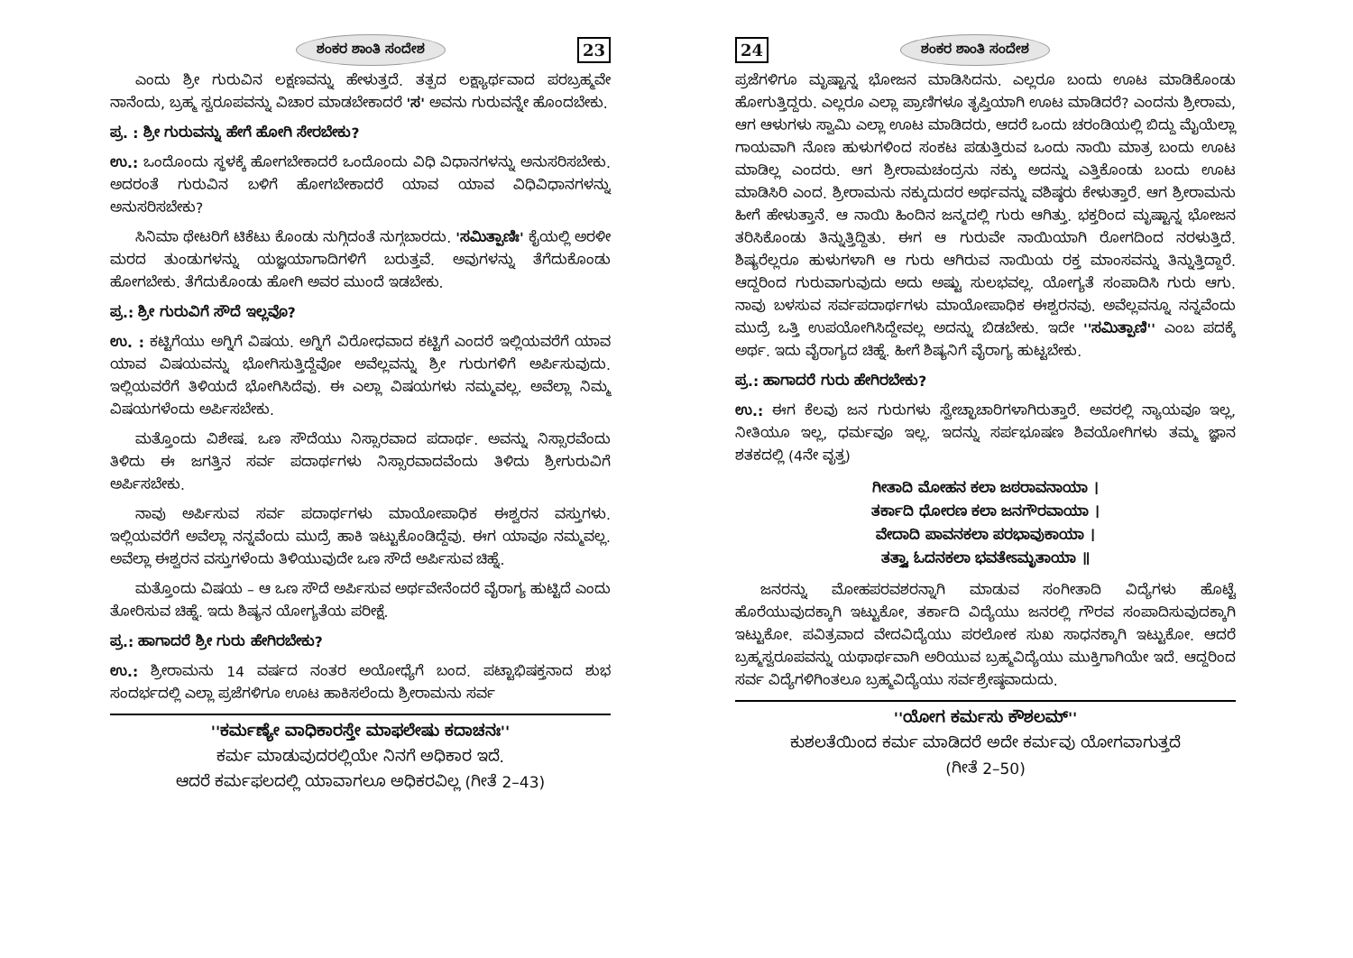ಶಂಕರ ಶಾಂತಿ ಸಂದೇಶ 23
ಎಂದು ಶ್ರೀ ಗುರುವಿನ ಲಕ್ಷಣವನ್ನು ಹೇಳುತ್ತದೆ. ತತ್ಪದ ಲಕ್ಷ್ಯಾರ್ಥವಾದ ಪರಬ್ರಹ್ಮವೇ ನಾನೆಂದು, ಬ್ರಹ್ಮ ಸ್ವರೂಪವನ್ನು ವಿಚಾರ ಮಾಡಬೇಕಾದರೆ 'ಸ' ಅವನು ಗುರುವನ್ನೇ ಹೊಂದಬೇಕು.
ಪ್ರ. : ಶ್ರೀ ಗುರುವನ್ನು ಹೇಗೆ ಹೋಗಿ ಸೇರಬೇಕು?
ಉ.: ಒಂದೊಂದು ಸ್ಥಳಕ್ಕೆ ಹೋಗಬೇಕಾದರೆ ಒಂದೊಂದು ವಿಧಿ ವಿಧಾನಗಳನ್ನು ಅನುಸರಿಸಬೇಕು. ಅದರಂತೆ ಗುರುವಿನ ಬಳಿಗೆ ಹೋಗಬೇಕಾದರೆ ಯಾವ ಯಾವ ವಿಧಿವಿಧಾನಗಳನ್ನು ಅನುಸರಿಸಬೇಕು?
ಸಿನಿಮಾ ಥೇಟರಿಗೆ ಟಿಕೆಟು ಕೊಂಡು ನುಗ್ಗಿದಂತೆ ನುಗ್ಗಬಾರದು. 'ಸಮಿತ್ಪಾಣಿಃ' ಕೈಯಲ್ಲಿ ಅರಳೀ ಮರದ ತುಂಡುಗಳನ್ನು ಯಜ್ಞಯಾಗಾದಿಗಳಿಗೆ ಬರುತ್ತವೆ. ಅವುಗಳನ್ನು ತೆಗೆದುಕೊಂಡು ಹೋಗಬೇಕು. ತೆಗೆದುಕೊಂಡು ಹೋಗಿ ಅವರ ಮುಂದೆ ಇಡಬೇಕು.
ಪ್ರ.: ಶ್ರೀ ಗುರುವಿಗೆ ಸೌದೆ ಇಲ್ಲವೊ?
ಉ. : ಕಟ್ಟಿಗೆಯು ಅಗ್ನಿಗೆ ವಿಷಯ. ಅಗ್ನಿಗೆ ವಿರೋಧವಾದ ಕಟ್ಟಿಗೆ ಎಂದರೆ ಇಲ್ಲಿಯವರೆಗೆ ಯಾವ ಯಾವ ವಿಷಯವನ್ನು ಭೋಗಿಸುತ್ತಿದ್ದೆವೋ ಅವೆಲ್ಲವನ್ನು ಶ್ರೀ ಗುರುಗಳಿಗೆ ಅರ್ಪಿಸುವುದು. ಇಲ್ಲಿಯವರೆಗೆ ತಿಳಿಯದೆ ಭೋಗಿಸಿದೆವು. ಈ ಎಲ್ಲಾ ವಿಷಯಗಳು ನಮ್ಮವಲ್ಲ. ಅವೆಲ್ಲಾ ನಿಮ್ಮ ವಿಷಯಗಳೆಂದು ಅರ್ಪಿಸಬೇಕು.
ಮತ್ತೊಂದು ವಿಶೇಷ. ಒಣ ಸೌದೆಯು ನಿಸ್ಸಾರವಾದ ಪದಾರ್ಥ. ಅವನ್ನು ನಿಸ್ಸಾರವೆಂದು ತಿಳಿದು ಈ ಜಗತ್ತಿನ ಸರ್ವ ಪದಾರ್ಥಗಳು ನಿಸ್ಸಾರವಾದವೆಂದು ತಿಳಿದು ಶ್ರೀಗುರುವಿಗೆ ಅರ್ಪಿಸಬೇಕು.
ನಾವು ಅರ್ಪಿಸುವ ಸರ್ವ ಪದಾರ್ಥಗಳು ಮಾಯೋಪಾಧಿಕ ಈಶ್ವರನ ವಸ್ತುಗಳು. ಇಲ್ಲಿಯವರೆಗೆ ಅವೆಲ್ಲಾ ನನ್ನವೆಂದು ಮುದ್ರೆ ಹಾಕಿ ಇಟ್ಟುಕೊಂಡಿದ್ದೆವು. ಈಗ ಯಾವೂ ನಮ್ಮವಲ್ಲ. ಅವೆಲ್ಲಾ ಈಶ್ವರನ ವಸ್ತುಗಳೆಂದು ತಿಳಿಯುವುದೇ ಒಣ ಸೌದೆ ಅರ್ಪಿಸುವ ಚಿಹ್ನೆ.
ಮತ್ತೊಂದು ವಿಷಯ – ಆ ಒಣ ಸೌದೆ ಅರ್ಪಿಸುವ ಅರ್ಥವೇನೆಂದರೆ ವೈರಾಗ್ಯ ಹುಟ್ಟಿದೆ ಎಂದು ತೋರಿಸುವ ಚಿಹ್ನೆ. ಇದು ಶಿಷ್ಯನ ಯೋಗ್ಯತೆಯ ಪರೀಕ್ಷೆ.
ಪ್ರ.: ಹಾಗಾದರೆ ಶ್ರೀ ಗುರು ಹೇಗಿರಬೇಕು?
ಉ.: ಶ್ರೀರಾಮನು 14 ವರ್ಷದ ನಂತರ ಅಯೋಧ್ಯೆಗೆ ಬಂದ. ಪಟ್ಟಾಭಿಷಕ್ತನಾದ ಶುಭ ಸಂದರ್ಭದಲ್ಲಿ ಎಲ್ಲಾ ಪ್ರಜೆಗಳಿಗೂ ಊಟ ಹಾಕಿಸಲೆಂದು ಶ್ರೀರಾಮನು ಸರ್ವ
''ಕರ್ಮಣ್ಯೇ ವಾಧಿಕಾರಸ್ತೇ ಮಾಫಲೇಷು ಕದಾಚನಃ''
ಕರ್ಮ ಮಾಡುವುದರಲ್ಲಿಯೇ ನಿನಗೆ ಅಧಿಕಾರ ಇದೆ.
ಆದರೆ ಕರ್ಮಫಲದಲ್ಲಿ ಯಾವಾಗಲೂ ಅಧಿಕರವಿಲ್ಲ (ಗೀತೆ 2–43)
24 ಶಂಕರ ಶಾಂತಿ ಸಂದೇಶ
ಪ್ರಜೆಗಳಿಗೂ ಮೃಷ್ಟಾನ್ನ ಭೋಜನ ಮಾಡಿಸಿದನು. ಎಲ್ಲರೂ ಬಂದು ಊಟ ಮಾಡಿಕೊಂಡು ಹೋಗುತ್ತಿದ್ದರು. ಎಲ್ಲರೂ ಎಲ್ಲಾ ಪ್ರಾಣಿಗಳೂ ತೃಪ್ತಿಯಾಗಿ ಊಟ ಮಾಡಿದರೆ? ಎಂದನು ಶ್ರೀರಾಮ, ಆಗ ಆಳುಗಳು ಸ್ವಾಮಿ ಎಲ್ಲಾ ಊಟ ಮಾಡಿದರು, ಆದರೆ ಒಂದು ಚರಂಡಿಯಲ್ಲಿ ಬಿದ್ದು ಮೈಯೆಲ್ಲಾ ಗಾಯವಾಗಿ ನೊಣ ಹುಳುಗಳಿಂದ ಸಂಕಟ ಪಡುತ್ತಿರುವ ಒಂದು ನಾಯಿ ಮಾತ್ರ ಬಂದು ಊಟ ಮಾಡಿಲ್ಲ ಎಂದರು. ಆಗ ಶ್ರೀರಾಮಚಂದ್ರನು ನಕ್ಕು ಅದನ್ನು ಎತ್ತಿಕೊಂಡು ಬಂದು ಊಟ ಮಾಡಿಸಿರಿ ಎಂದ. ಶ್ರೀರಾಮನು ನಕ್ಕುದುದರ ಅರ್ಥವನ್ನು ವಶಿಷ್ಠರು ಕೇಳುತ್ತಾರೆ. ಆಗ ಶ್ರೀರಾಮನು ಹೀಗೆ ಹೇಳುತ್ತಾನೆ. ಆ ನಾಯಿ ಹಿಂದಿನ ಜನ್ಮದಲ್ಲಿ ಗುರು ಆಗಿತ್ತು. ಭಕ್ತರಿಂದ ಮೃಷ್ಟಾನ್ನ ಭೋಜನ ತರಿಸಿಕೊಂಡು ತಿನ್ನುತ್ತಿದ್ದಿತು. ಈಗ ಆ ಗುರುವೇ ನಾಯಿಯಾಗಿ ರೋಗದಿಂದ ನರಳುತ್ತಿದೆ. ಶಿಷ್ಯರೆಲ್ಲರೂ ಹುಳುಗಳಾಗಿ ಆ ಗುರು ಆಗಿರುವ ನಾಯಿಯ ರಕ್ತ ಮಾಂಸವನ್ನು ತಿನ್ನುತ್ತಿದ್ದಾರೆ. ಆದ್ದರಿಂದ ಗುರುವಾಗುವುದು ಅದು ಅಷ್ಟು ಸುಲಭವಲ್ಲ. ಯೋಗ್ಯತೆ ಸಂಪಾದಿಸಿ ಗುರು ಆಗು. ನಾವು ಬಳಸುವ ಸರ್ವಪದಾರ್ಥಗಳು ಮಾಯೋಪಾಧಿಕ ಈಶ್ವರನವು. ಅವೆಲ್ಲವನ್ನೂ ನನ್ನವೆಂದು ಮುದ್ರೆ ಒತ್ತಿ ಉಪಯೋಗಿಸಿದ್ದೇವಲ್ಲ ಅದನ್ನು ಬಿಡಬೇಕು. ಇದೇ ''ಸಮಿತ್ಪಾಣಿ'' ಎಂಬ ಪದಕ್ಕೆ ಅರ್ಥ. ಇದು ವೈರಾಗ್ಯದ ಚಿಹ್ನೆ. ಹೀಗೆ ಶಿಷ್ಯನಿಗೆ ವೈರಾಗ್ಯ ಹುಟ್ಟಬೇಕು.
ಪ್ರ.: ಹಾಗಾದರೆ ಗುರು ಹೇಗಿರಬೇಕು?
ಉ.: ಈಗ ಕೆಲವು ಜನ ಗುರುಗಳು ಸ್ವೇಚ್ಛಾಚಾರಿಗಳಾಗಿರುತ್ತಾರೆ. ಅವರಲ್ಲಿ ನ್ಯಾಯವೂ ಇಲ್ಲ, ನೀತಿಯೂ ಇಲ್ಲ, ಧರ್ಮವೂ ಇಲ್ಲ. ಇದನ್ನು ಸರ್ಪಭೂಷಣ ಶಿವಯೋಗಿಗಳು ತಮ್ಮ ಜ್ಞಾನ ಶತಕದಲ್ಲಿ (4ನೇ ವೃತ್ತ)
ಗೀತಾದಿ ಮೋಹನ ಕಲಾ ಜಠರಾವನಾಯಾ ।
ತರ್ಕಾದಿ ಧೋರಣ ಕಲಾ ಜನಗೌರವಾಯಾ ।
ವೇದಾದಿ ಪಾವನಕಲಾ ಪರಭಾವುಕಾಯಾ ।
ತತ್ತ್ವಾ ಓದನಕಲಾ ಭವತೇಽಮೃತಾಯಾ ॥
ಜನರನ್ನು ಮೋಹಪರವಶರನ್ನಾಗಿ ಮಾಡುವ ಸಂಗೀತಾದಿ ವಿದ್ಯೆಗಳು ಹೊಟ್ಟೆ ಹೊರೆಯುವುದಕ್ಕಾಗಿ ಇಟ್ಟುಕೋ, ತರ್ಕಾದಿ ವಿದ್ಯೆಯು ಜನರಲ್ಲಿ ಗೌರವ ಸಂಪಾದಿಸುವುದಕ್ಕಾಗಿ ಇಟ್ಟುಕೋ. ಪವಿತ್ರವಾದ ವೇದವಿದ್ಯೆಯು ಪರಲೋಕ ಸುಖ ಸಾಧನಕ್ಕಾಗಿ ಇಟ್ಟುಕೋ. ಆದರೆ ಬ್ರಹ್ಮಸ್ವರೂಪವನ್ನು ಯಥಾರ್ಥವಾಗಿ ಅರಿಯುವ ಬ್ರಹ್ಮವಿದ್ಯೆಯು ಮುಕ್ತಿಗಾಗಿಯೇ ಇದೆ. ಆದ್ದರಿಂದ ಸರ್ವ ವಿದ್ಯೆಗಳಿಗಿಂತಲೂ ಬ್ರಹ್ಮವಿದ್ಯೆಯು ಸರ್ವಶ್ರೇಷ್ಠವಾದುದು.
''ಯೋಗ ಕರ್ಮಸು ಕೌಶಲಮ್''
ಕುಶಲತೆಯಿಂದ ಕರ್ಮ ಮಾಡಿದರೆ ಅದೇ ಕರ್ಮವು ಯೋಗವಾಗುತ್ತದೆ
(ಗೀತೆ 2–50)